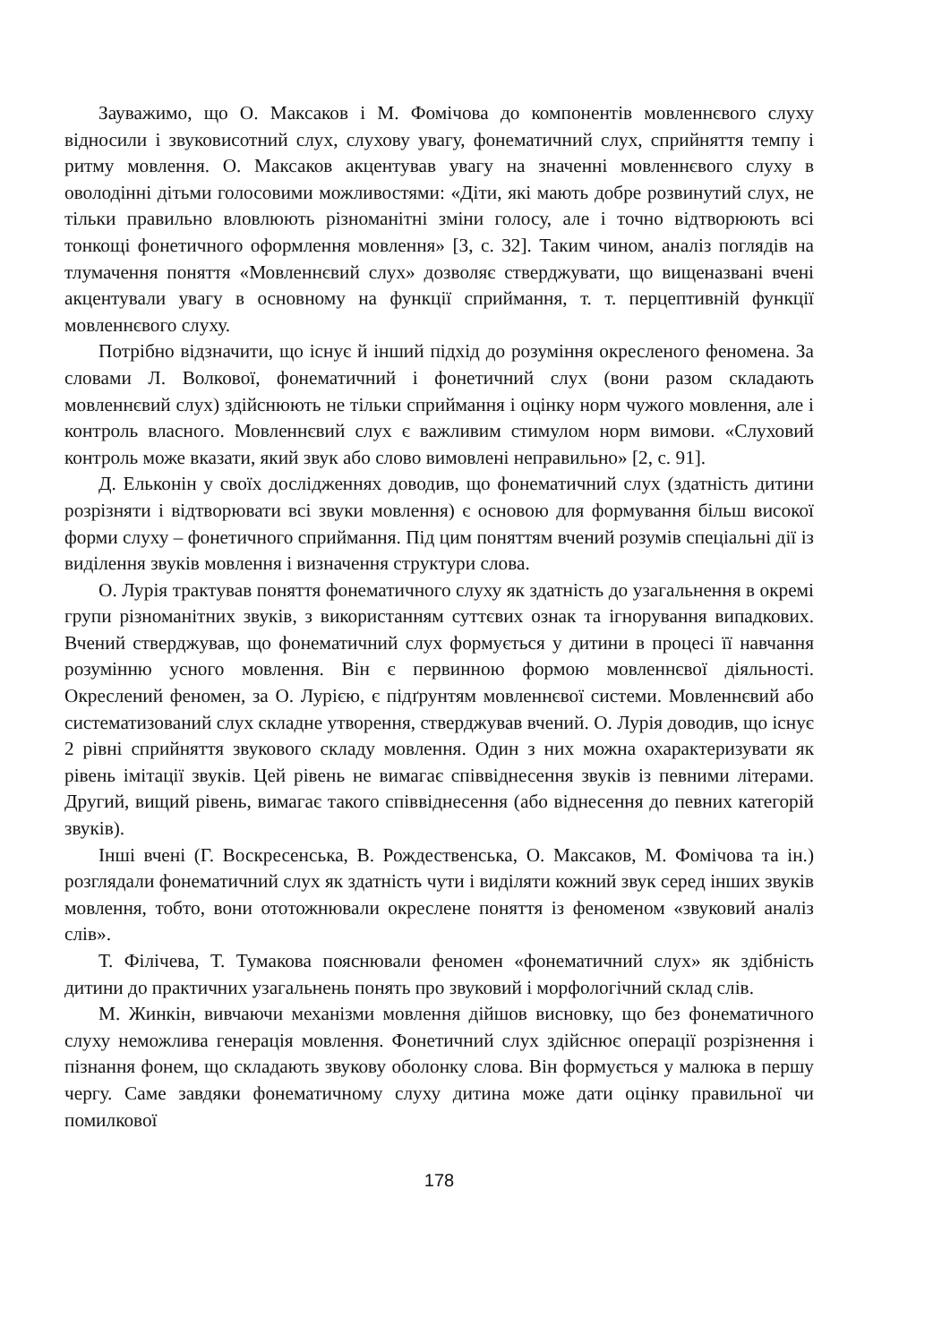Зауважимо, що О. Максаков і М. Фомічова до компонентів мовленнєвого слуху відносили і звуковисотний слух, слухову увагу, фонематичний слух, сприйняття темпу і ритму мовлення. О. Максаков акцентував увагу на значенні мовленнєвого слуху в оволодінні дітьми голосовими можливостями: «Діти, які мають добре розвинутий слух, не тільки правильно вловлюють різноманітні зміни голосу, але і точно відтворюють всі тонкощі фонетичного оформлення мовлення» [3, с. 32]. Таким чином, аналіз поглядів на тлумачення поняття «Мовленнєвий слух» дозволяє стверджувати, що вищеназвані вчені акцентували увагу в основному на функції сприймання, т. т. перцептивній функції мовленнєвого слуху.
Потрібно відзначити, що існує й інший підхід до розуміння окресленого феномена. За словами Л. Волкової, фонематичний і фонетичний слух (вони разом складають мовленнєвий слух) здійснюють не тільки сприймання і оцінку норм чужого мовлення, але і контроль власного. Мовленнєвий слух є важливим стимулом норм вимови. «Слуховий контроль може вказати, який звук або слово вимовлені неправильно» [2, с. 91].
Д. Ельконін у своїх дослідженнях доводив, що фонематичний слух (здатність дитини розрізняти і відтворювати всі звуки мовлення) є основою для формування більш високої форми слуху – фонетичного сприймання. Під цим поняттям вчений розумів спеціальні дії із виділення звуків мовлення і визначення структури слова.
О. Лурія трактував поняття фонематичного слуху як здатність до узагальнення в окремі групи різноманітних звуків, з використанням суттєвих ознак та ігнорування випадкових. Вчений стверджував, що фонематичний слух формується у дитини в процесі її навчання розумінню усного мовлення. Він є первинною формою мовленнєвої діяльності. Окреслений феномен, за О. Лурією, є підґрунтям мовленнєвої системи. Мовленнєвий або систематизований слух складне утворення, стверджував вчений. О. Лурія доводив, що існує 2 рівні сприйняття звукового складу мовлення. Один з них можна охарактеризувати як рівень імітації звуків. Цей рівень не вимагає співвіднесення звуків із певними літерами. Другий, вищий рівень, вимагає такого співвіднесення (або віднесення до певних категорій звуків).
Інші вчені (Г. Воскресенська, В. Рождественська, О. Максаков, М. Фомічова та ін.) розглядали фонематичний слух як здатність чути і виділяти кожний звук серед інших звуків мовлення, тобто, вони ототожнювали окреслене поняття із феноменом «звуковий аналіз слів».
Т. Філічева, Т. Тумакова пояснювали феномен «фонематичний слух» як здібність дитини до практичних узагальнень понять про звуковий і морфологічний склад слів.
М. Жинкін, вивчаючи механізми мовлення дійшов висновку, що без фонематичного слуху неможлива генерація мовлення. Фонетичний слух здійснює операції розрізнення і пізнання фонем, що складають звукову оболонку слова. Він формується у малюка в першу чергу. Саме завдяки фонематичному слуху дитина може дати оцінку правильної чи помилкової
178